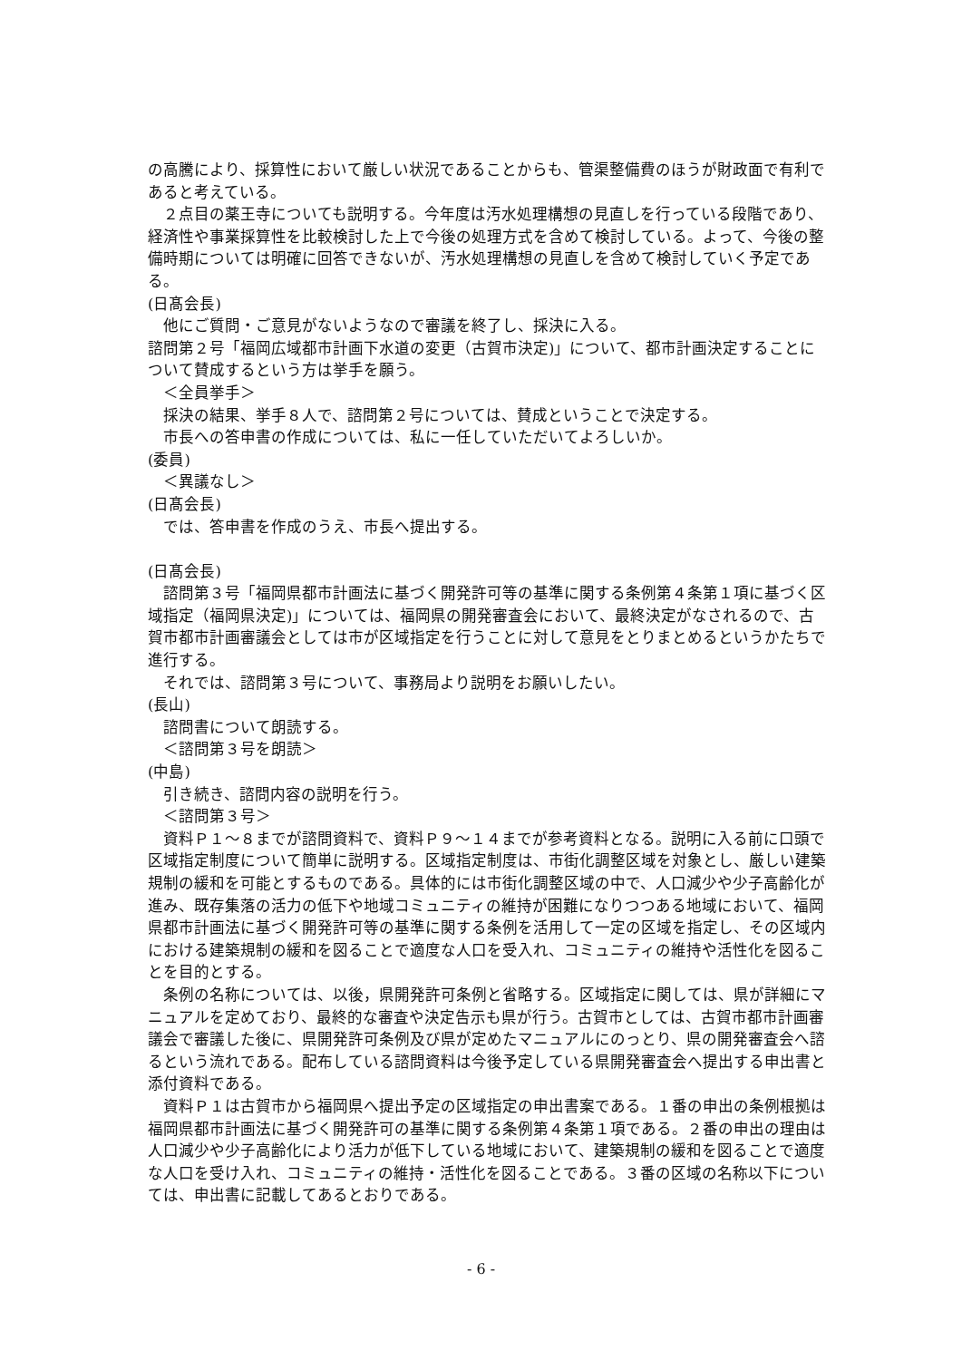の高騰により、採算性において厳しい状況であることからも、管渠整備費のほうが財政面で有利であると考えている。
２点目の薬王寺についても説明する。今年度は汚水処理構想の見直しを行っている段階であり、経済性や事業採算性を比較検討した上で今後の処理方式を含めて検討している。よって、今後の整備時期については明確に回答できないが、汚水処理構想の見直しを含めて検討していく予定である。
(日髙会長)
他にご質問・ご意見がないようなので審議を終了し、採決に入る。
諮問第２号「福岡広域都市計画下水道の変更（古賀市決定)」について、都市計画決定することについて賛成するという方は挙手を願う。
＜全員挙手＞
採決の結果、挙手８人で、諮問第２号については、賛成ということで決定する。
市長への答申書の作成については、私に一任していただいてよろしいか。
(委員)
＜異議なし＞
(日髙会長)
では、答申書を作成のうえ、市長へ提出する。
(日髙会長)
諮問第３号「福岡県都市計画法に基づく開発許可等の基準に関する条例第４条第１項に基づく区域指定（福岡県決定)」については、福岡県の開発審査会において、最終決定がなされるので、古賀市都市計画審議会としては市が区域指定を行うことに対して意見をとりまとめるというかたちで進行する。
それでは、諮問第３号について、事務局より説明をお願いしたい。
(長山)
諮問書について朗読する。
＜諮問第３号を朗読＞
(中島)
引き続き、諮問内容の説明を行う。
＜諮問第３号＞
資料Ｐ１～８までが諮問資料で、資料Ｐ９～１４までが参考資料となる。説明に入る前に口頭で区域指定制度について簡単に説明する。区域指定制度は、市街化調整区域を対象とし、厳しい建築規制の緩和を可能とするものである。具体的には市街化調整区域の中で、人口減少や少子高齢化が進み、既存集落の活力の低下や地域コミュニティの維持が困難になりつつある地域において、福岡県都市計画法に基づく開発許可等の基準に関する条例を活用して一定の区域を指定し、その区域内における建築規制の緩和を図ることで適度な人口を受入れ、コミュニティの維持や活性化を図ることを目的とする。
条例の名称については、以後，県開発許可条例と省略する。区域指定に関しては、県が詳細にマニュアルを定めており、最終的な審査や決定告示も県が行う。古賀市としては、古賀市都市計画審議会で審議した後に、県開発許可条例及び県が定めたマニュアルにのっとり、県の開発審査会へ諮るという流れである。配布している諮問資料は今後予定している県開発審査会へ提出する申出書と添付資料である。
資料Ｐ１は古賀市から福岡県へ提出予定の区域指定の申出書案である。１番の申出の条例根拠は福岡県都市計画法に基づく開発許可の基準に関する条例第４条第１項である。２番の申出の理由は人口減少や少子高齢化により活力が低下している地域において、建築規制の緩和を図ることで適度な人口を受け入れ、コミュニティの維持・活性化を図ることである。３番の区域の名称以下については、申出書に記載してあるとおりである。
- 6 -